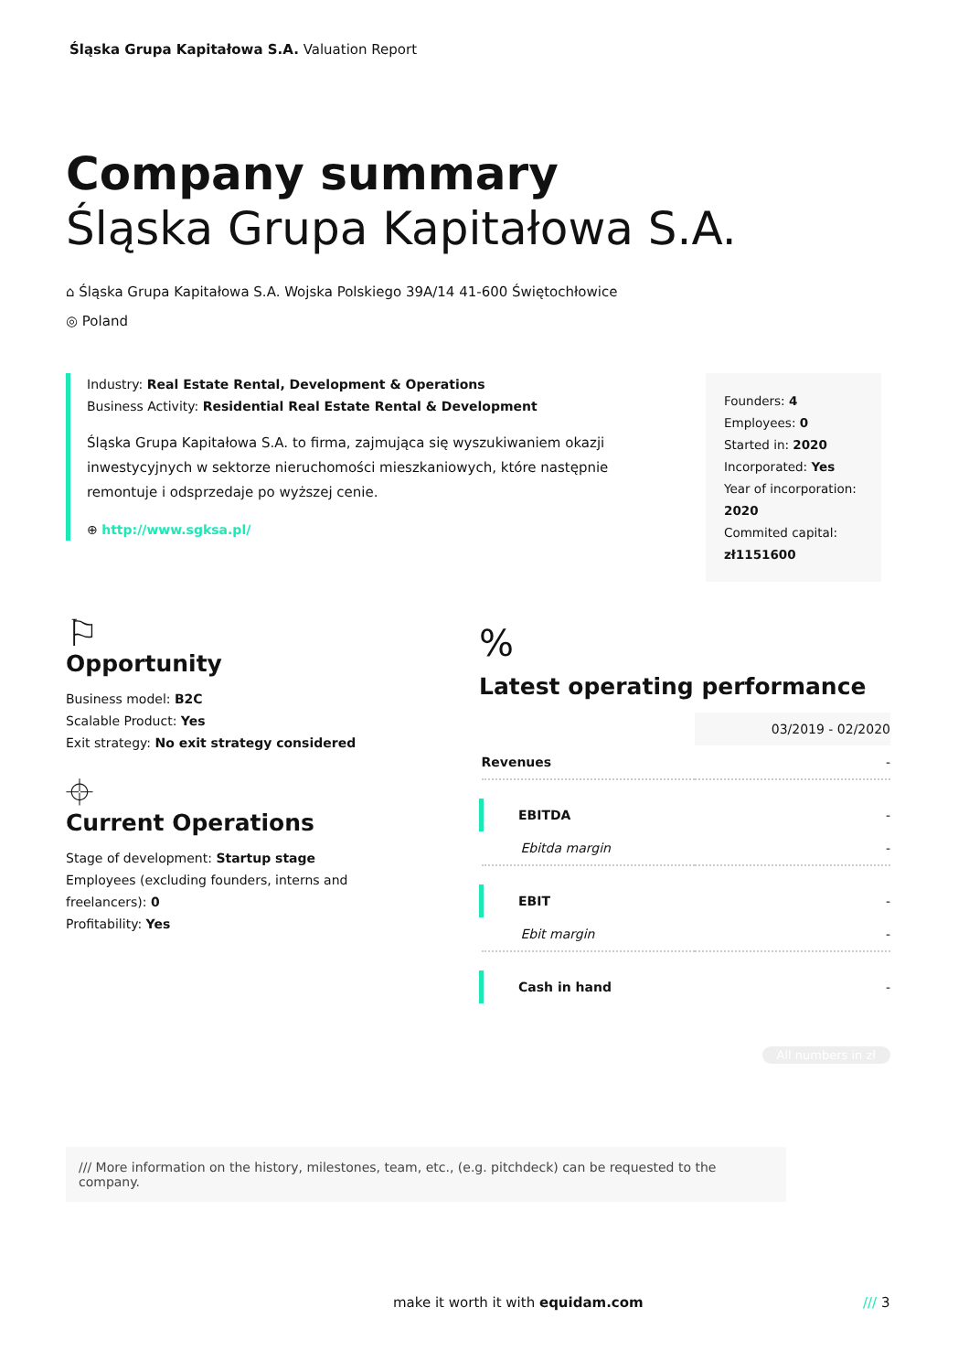Śląska Grupa Kapitałowa S.A. Valuation Report
Company summary
Śląska Grupa Kapitałowa S.A.
⌂ Śląska Grupa Kapitałowa S.A. Wojska Polskiego 39A/14 41-600 Świętochłowice
◎ Poland
Industry: Real Estate Rental, Development & Operations
Business Activity: Residential Real Estate Rental & Development
Śląska Grupa Kapitałowa S.A. to firma, zajmująca się wyszukiwaniem okazji inwestycyjnych w sektorze nieruchomości mieszkaniowych, które następnie remontuje i odsprzedaje po wyższej cenie.
⊕ http://www.sgksa.pl/
Founders: 4
Employees: 0
Started in: 2020
Incorporated: Yes
Year of incorporation: 2020
Commited capital: zł1151600
⚐
Opportunity
Business model: B2C
Scalable Product: Yes
Exit strategy: No exit strategy considered
⌖
Current Operations
Stage of development: Startup stage
Employees (excluding founders, interns and freelancers): 0
Profitability: Yes
%
Latest operating performance
| | 03/2019 - 02/2020 |
| Revenues | - |
| EBITDA | - |
| Ebitda margin | - |
| EBIT | - |
| Ebit margin | - |
| Cash in hand | - |
All numbers in zł
/// More information on the history, milestones, team, etc., (e.g. pitchdeck) can be requested to the company.
make it worth it with equidam.com
/// 3